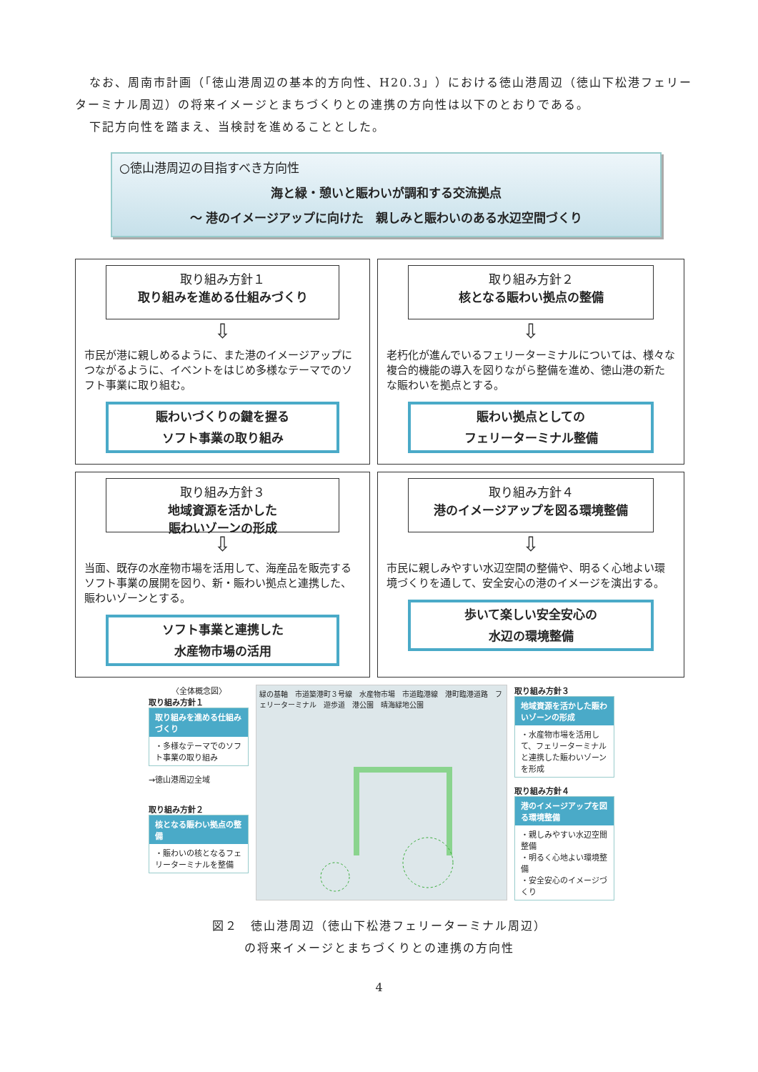なお、周南市計画（「徳山港周辺の基本的方向性、H20.3」）における徳山港周辺（徳山下松港フェリーターミナル周辺）の将来イメージとまちづくりとの連携の方向性は以下のとおりである。
下記方向性を踏まえ、当検討を進めることとした。
○徳山港周辺の目指すべき方向性
海と緑・憩いと賑わいが調和する交流拠点
～ 港のイメージアップに向けた　親しみと賑わいのある水辺空間づくり
取り組み方針１
取り組みを進める仕組みづくり
⇩
市民が港に親しめるように、また港のイメージアップにつながるように、イベントをはじめ多様なテーマでのソフト事業に取り組む。
賑わいづくりの鍵を握る
ソフト事業の取り組み
取り組み方針２
核となる賑わい拠点の整備
⇩
老朽化が進んでいるフェリーターミナルについては、様々な複合的機能の導入を図りながら整備を進め、徳山港の新たな賑わいを拠点とする。
賑わい拠点としての
フェリーターミナル整備
取り組み方針３
地域資源を活かした
賑わいゾーンの形成
⇩
当面、既存の水産物市場を活用して、海産品を販売するソフト事業の展開を図り、新・賑わい拠点と連携した、賑わいゾーンとする。
ソフト事業と連携した
水産物市場の活用
取り組み方針４
港のイメージアップを図る環境整備
⇩
市民に親しみやすい水辺空間の整備や、明るく心地よい環境づくりを通して、安全安心の港のイメージを演出する。
歩いて楽しい安全安心の
水辺の環境整備
〈全体概念図〉
取り組み方針１
取り組みを進める仕組みづくり
・多様なテーマでのソフト事業の取り組み
→徳山港周辺全域
取り組み方針２
核となる賑わい拠点の整備
・賑わいの核となるフェリーターミナルを整備
緑の基軸　市道築港町３号線　水産物市場　市道臨港線　港町臨港道路　フェリーターミナル　遊歩道　港公園　晴海緑地公園
取り組み方針３
地域資源を活かした賑わいゾーンの形成
・水産物市場を活用して、フェリーターミナルと連携した賑わいゾーンを形成
取り組み方針４
港のイメージアップを図る環境整備
・親しみやすい水辺空間整備
・明るく心地よい環境整備
・安全安心のイメージづくり
図２　徳山港周辺（徳山下松港フェリーターミナル周辺）
の将来イメージとまちづくりとの連携の方向性
4